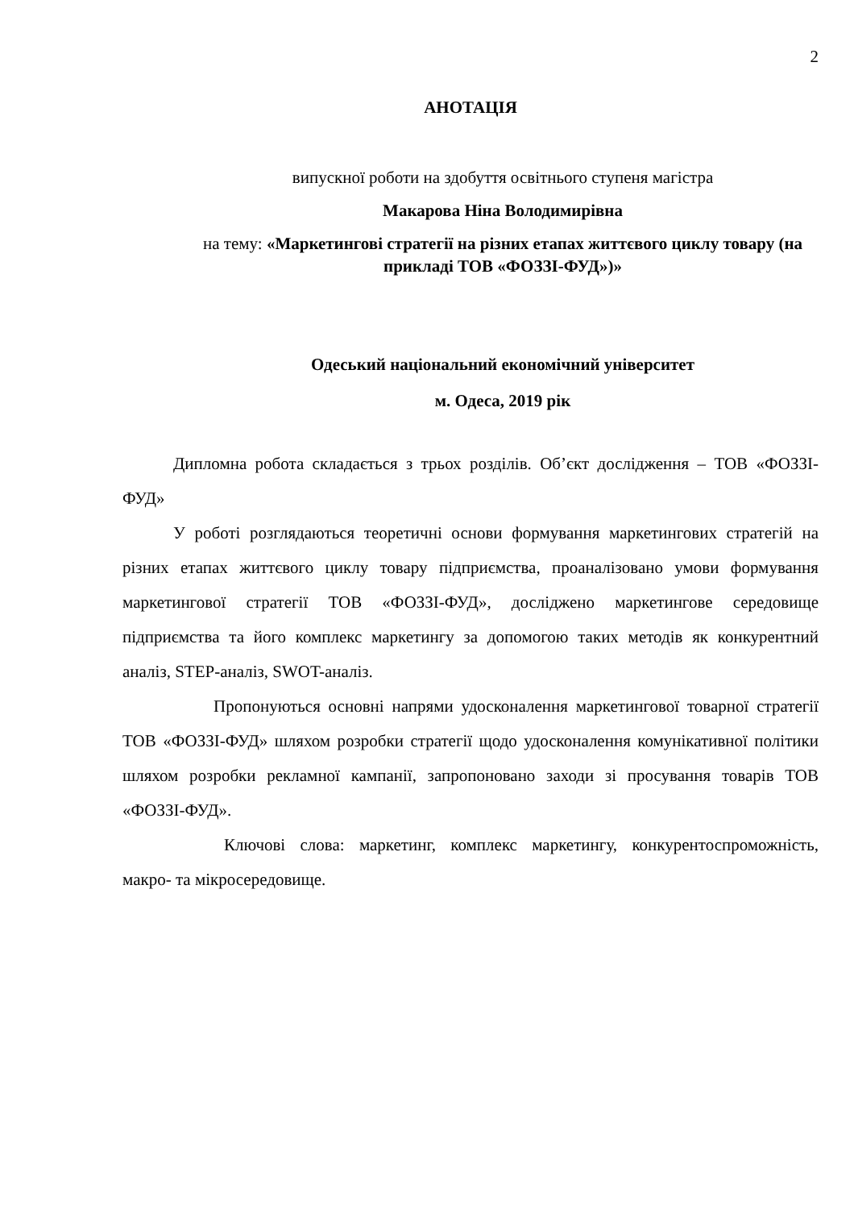2
АНОТАЦІЯ
випускної роботи на здобуття освітнього ступеня магістра
Макарова Ніна Володимирівна
на тему: «Маркетингові стратегії на різних етапах життєвого циклу товару (на прикладі ТОВ «ФОЗЗІ-ФУД»)»
Одеський національний економічний університет
м. Одеса, 2019 рік
Дипломна робота складається з трьох розділів. Об’єкт дослідження – ТОВ «ФОЗЗІ-ФУД»
У роботі розглядаються теоретичні основи формування маркетингових стратегій на різних етапах життєвого циклу товару підприємства, проаналізовано умови формування маркетингової стратегії ТОВ «ФОЗЗІ-ФУД», досліджено маркетингове середовище підприємства та його комплекс маркетингу за допомогою таких методів як конкурентний аналіз, STEP-аналіз, SWOT-аналіз.
Пропонуються основні напрями удосконалення маркетингової товарної стратегії ТОВ «ФОЗЗІ-ФУД» шляхом розробки стратегії щодо удосконалення комунікативної політики шляхом розробки рекламної кампанії, запропоновано заходи зі просування товарів ТОВ «ФОЗЗІ-ФУД».
Ключові слова: маркетинг, комплекс маркетингу, конкурентоспроможність, макро- та мікросередовище.